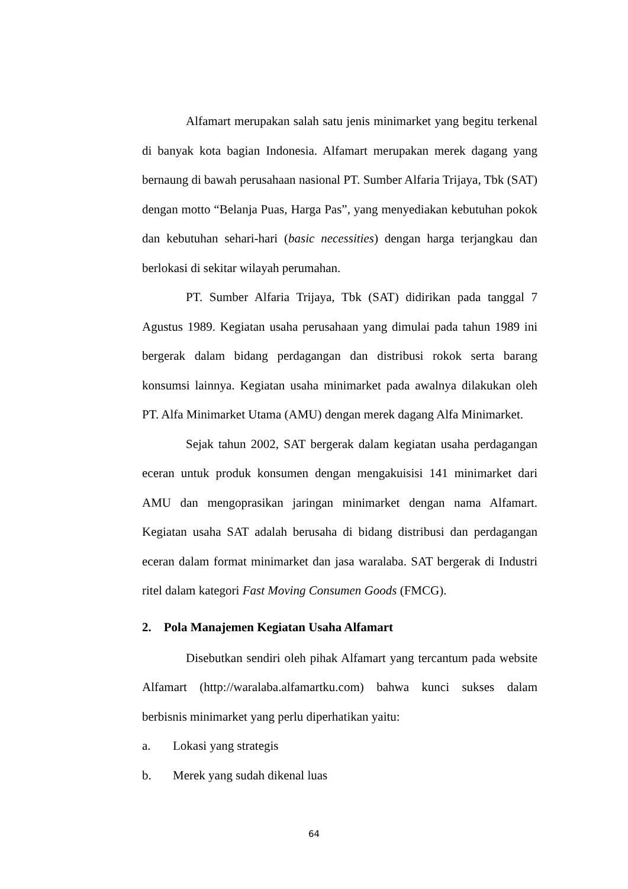Alfamart merupakan salah satu jenis minimarket yang begitu terkenal di banyak kota bagian Indonesia. Alfamart merupakan merek dagang yang bernaung di bawah perusahaan nasional PT. Sumber Alfaria Trijaya, Tbk (SAT) dengan motto “Belanja Puas, Harga Pas”, yang menyediakan kebutuhan pokok dan kebutuhan sehari-hari (basic necessities) dengan harga terjangkau dan berlokasi di sekitar wilayah perumahan.
PT. Sumber Alfaria Trijaya, Tbk (SAT) didirikan pada tanggal 7 Agustus 1989. Kegiatan usaha perusahaan yang dimulai pada tahun 1989 ini bergerak dalam bidang perdagangan dan distribusi rokok serta barang konsumsi lainnya. Kegiatan usaha minimarket pada awalnya dilakukan oleh PT. Alfa Minimarket Utama (AMU) dengan merek dagang Alfa Minimarket.
Sejak tahun 2002, SAT bergerak dalam kegiatan usaha perdagangan eceran untuk produk konsumen dengan mengakuisisi 141 minimarket dari AMU dan mengoprasikan jaringan minimarket dengan nama Alfamart. Kegiatan usaha SAT adalah berusaha di bidang distribusi dan perdagangan eceran dalam format minimarket dan jasa waralaba. SAT bergerak di Industri ritel dalam kategori Fast Moving Consumen Goods (FMCG).
2. Pola Manajemen Kegiatan Usaha Alfamart
Disebutkan sendiri oleh pihak Alfamart yang tercantum pada website Alfamart (http://waralaba.alfamartku.com) bahwa kunci sukses dalam berbisnis minimarket yang perlu diperhatikan yaitu:
a. Lokasi yang strategis
b. Merek yang sudah dikenal luas
64